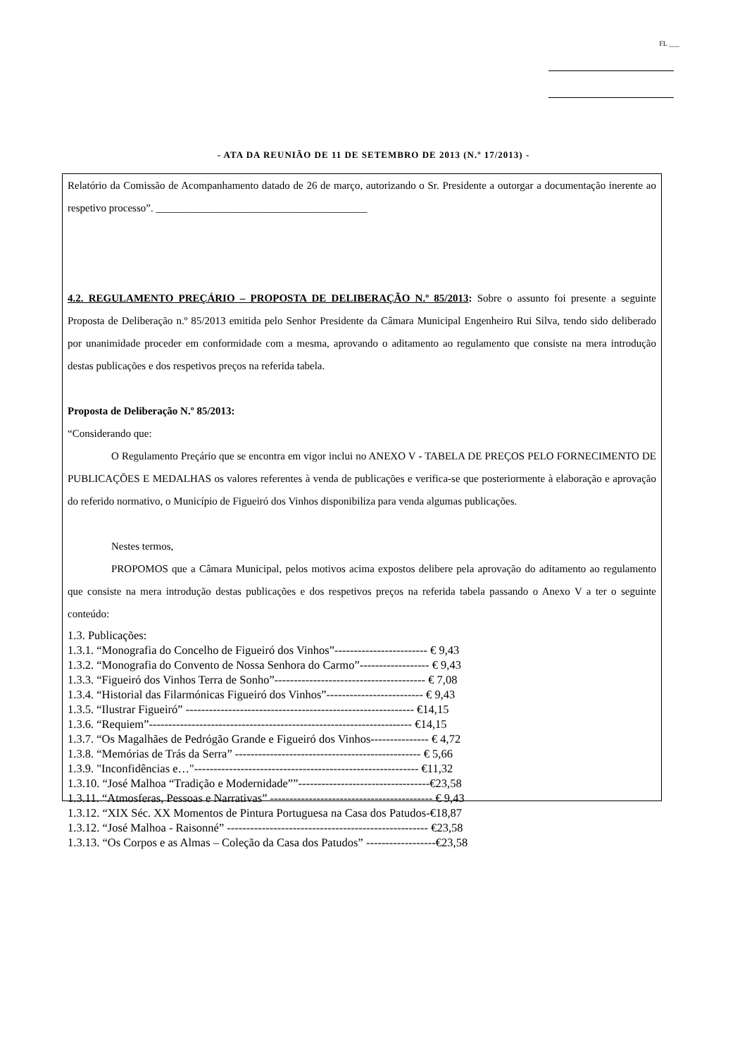FL ___
- ATA DA REUNIÃO DE 11 DE SETEMBRO DE 2013 (N.º 17/2013) -
Relatório da Comissão de Acompanhamento datado de 26 de março, autorizando o Sr. Presidente a outorgar a documentação inerente ao respetivo processo”. ________________________________________
4.2. REGULAMENTO PREÇÁRIO – PROPOSTA DE DELIBERAÇÃO N.º 85/2013: Sobre o assunto foi presente a seguinte Proposta de Deliberação n.º 85/2013 emitida pelo Senhor Presidente da Câmara Municipal Engenheiro Rui Silva, tendo sido deliberado por unanimidade proceder em conformidade com a mesma, aprovando o aditamento ao regulamento que consiste na mera introdução destas publicações e dos respetivos preços na referida tabela.
Proposta de Deliberação N.º 85/2013:
“Considerando que:
O Regulamento Preçário que se encontra em vigor inclui no ANEXO V - TABELA DE PREÇOS PELO FORNECIMENTO DE PUBLICAÇÕES E MEDALHAS os valores referentes à venda de publicações e verifica-se que posteriormente à elaboração e aprovação do referido normativo, o Município de Figueiró dos Vinhos disponibiliza para venda algumas publicações.
Nestes termos,
PROPOMOS que a Câmara Municipal, pelos motivos acima expostos delibere pela aprovação do aditamento ao regulamento que consiste na mera introdução destas publicações e dos respetivos preços na referida tabela passando o Anexo V a ter o seguinte conteúdo:
1.3. Publicações:
1.3.1. “Monografia do Concelho de Figueiró dos Vinhos”------------------------ € 9,43
1.3.2. “Monografia do Convento de Nossa Senhora do Carmo”------------------ € 9,43
1.3.3. “Figueiró dos Vinhos Terra de Sonho”--------------------------------------- € 7,08
1.3.4. “Historial das Filarmónicas Figueiró dos Vinhos”------------------------- € 9,43
1.3.5. “Ilustrar Figueiró” ----------------------------------------------------------- €14,15
1.3.6. “Requiem”-------------------------------------------------------------------- €14,15
1.3.7. “Os Magalhães de Pedrógão Grande e Figueiró dos Vinhos--------------- € 4,72
1.3.8. “Memórias de Trás da Serra” ------------------------------------------------ € 5,66
1.3.9. "Inconfidências e…"---------------------------------------------------------- €11,32
1.3.10. “José Malhoa “Tradição e Modernidade””----------------------------------€23,58
1.3.11. “Atmosferas, Pessoas e Narrativas” ------------------------------------------ € 9,43
1.3.12. “XIX Séc. XX Momentos de Pintura Portuguesa na Casa dos Patudos-€18,87
1.3.12. “José Malhoa - Raisonné” ---------------------------------------------------- €23,58
1.3.13. “Os Corpos e as Almas – Coleção da Casa dos Patudos” ------------------€23,58